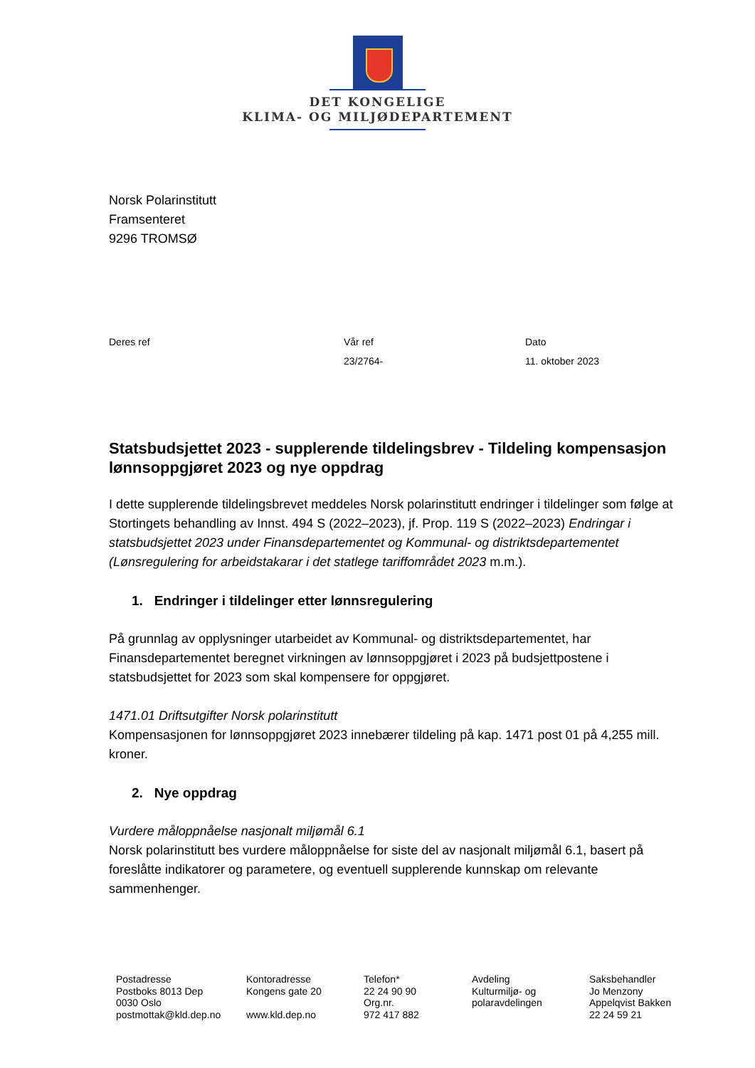DET KONGELIGE
KLIMA- OG MILJØDEPARTEMENT
Norsk Polarinstitutt
Framsenteret
9296 TROMSØ
Deres ref Vår ref
23/2764-
Dato
11. oktober 2023
Statsbudsjettet 2023 - supplerende tildelingsbrev - Tildeling kompensasjon lønnsoppgjøret 2023 og nye oppdrag
I dette supplerende tildelingsbrevet meddeles Norsk polarinstitutt endringer i tildelinger som følge at Stortingets behandling av Innst. 494 S (2022–2023), jf. Prop. 119 S (2022–2023) Endringar i statsbudsjettet 2023 under Finansdepartementet og Kommunal- og distriktsdepartementet (Lønsregulering for arbeidstakarar i det statlege tariffområdet 2023 m.m.).
1. Endringer i tildelinger etter lønnsregulering
På grunnlag av opplysninger utarbeidet av Kommunal- og distriktsdepartementet, har Finansdepartementet beregnet virkningen av lønnsoppgjøret i 2023 på budsjettpostene i statsbudsjettet for 2023 som skal kompensere for oppgjøret.
1471.01 Driftsutgifter Norsk polarinstitutt
Kompensasjonen for lønnsoppgjøret 2023 innebærer tildeling på kap. 1471 post 01 på 4,255 mill. kroner.
2. Nye oppdrag
Vurdere måloppnåelse nasjonalt miljømål 6.1
Norsk polarinstitutt bes vurdere måloppnåelse for siste del av nasjonalt miljømål 6.1, basert på foreslåtte indikatorer og parametere, og eventuell supplerende kunnskap om relevante sammenhenger.
Postadresse
Postboks 8013 Dep
0030 Oslo
postmottak@kld.dep.no
Kontoradresse
Kongens gate 20
www.kld.dep.no
Telefon*
22 24 90 90
Org.nr.
972 417 882
Avdeling
Kulturmiljø- og
polaravdelingen
Saksbehandler
Jo Menzony
Appelqvist Bakken
22 24 59 21